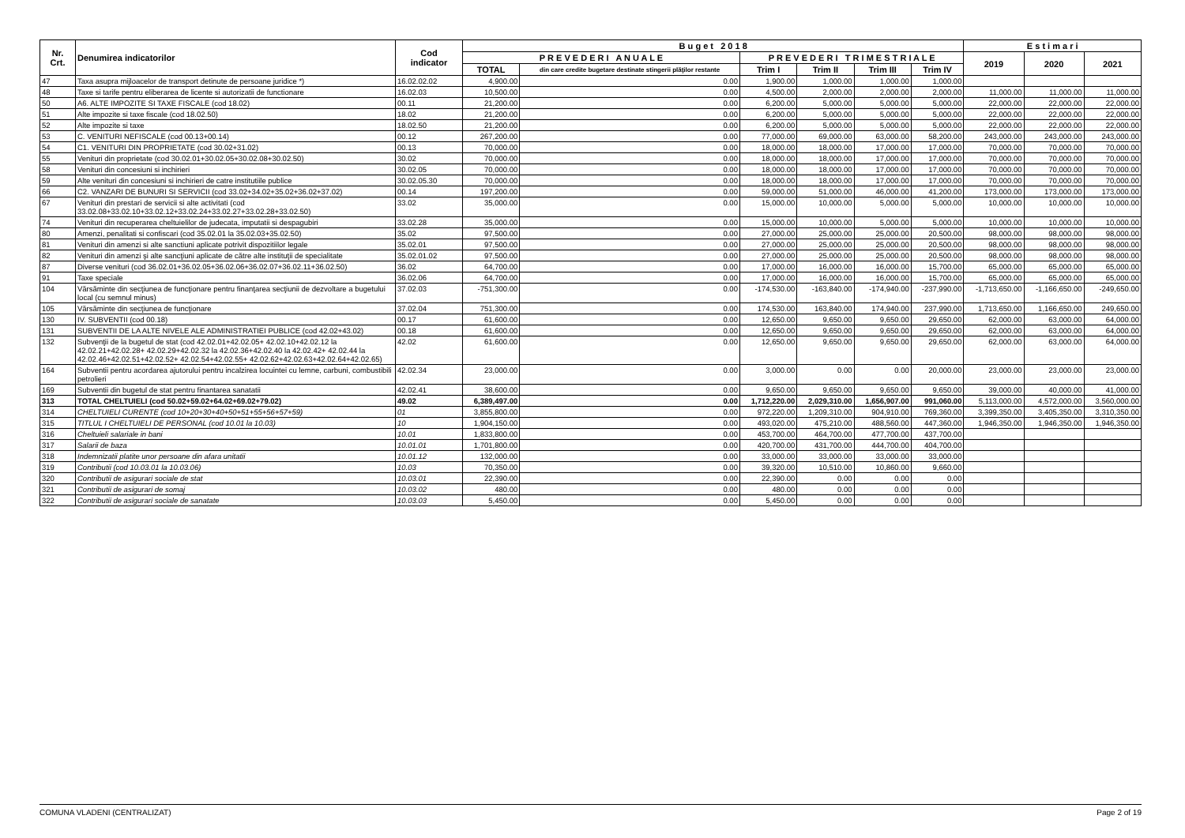| Nr. Crt. | Denumirea indicatorilor | Cod indicator | B u g e t 2 0 1 8 | | | | | | E s t i m a r i | | |
| --- | --- | --- | --- | --- | --- | --- | --- | --- | --- | --- | --- |
| | | | P R E V E D E R I A N U A L E | | P R E V E D E R I T R I M E S T R I A L E | | | | 2019 | 2020 | 2021 |
| | | | TOTAL | din care credite bugetare destinate stingerii plăţilor restante | Trim I | Trim II | Trim III | Trim IV | | | |
| 47 | Taxa asupra mijloacelor de transport detinute de persoane juridice *) | 16.02.02.02 | 4,900.00 | 0.00 | 1,900.00 | 1,000.00 | 1,000.00 | 1,000.00 | | | |
| 48 | Taxe si tarife pentru eliberarea de licente si autorizatii de functionare | 16.02.03 | 10,500.00 | 0.00 | 4,500.00 | 2,000.00 | 2,000.00 | 2,000.00 | 11,000.00 | 11,000.00 | 11,000.00 |
| 50 | A6. ALTE IMPOZITE SI TAXE FISCALE (cod 18.02) | 00.11 | 21,200.00 | 0.00 | 6,200.00 | 5,000.00 | 5,000.00 | 5,000.00 | 22,000.00 | 22,000.00 | 22,000.00 |
| 51 | Alte impozite si taxe fiscale (cod 18.02.50) | 18.02 | 21,200.00 | 0.00 | 6,200.00 | 5,000.00 | 5,000.00 | 5,000.00 | 22,000.00 | 22,000.00 | 22,000.00 |
| 52 | Alte impozite si taxe | 18.02.50 | 21,200.00 | 0.00 | 6,200.00 | 5,000.00 | 5,000.00 | 5,000.00 | 22,000.00 | 22,000.00 | 22,000.00 |
| 53 | C. VENITURI NEFISCALE (cod 00.13+00.14) | 00.12 | 267,200.00 | 0.00 | 77,000.00 | 69,000.00 | 63,000.00 | 58,200.00 | 243,000.00 | 243,000.00 | 243,000.00 |
| 54 | C1. VENITURI DIN PROPRIETATE (cod 30.02+31.02) | 00.13 | 70,000.00 | 0.00 | 18,000.00 | 18,000.00 | 17,000.00 | 17,000.00 | 70,000.00 | 70,000.00 | 70,000.00 |
| 55 | Venituri din proprietate (cod 30.02.01+30.02.05+30.02.08+30.02.50) | 30.02 | 70,000.00 | 0.00 | 18,000.00 | 18,000.00 | 17,000.00 | 17,000.00 | 70,000.00 | 70,000.00 | 70,000.00 |
| 58 | Venituri din concesiuni si inchirieri | 30.02.05 | 70,000.00 | 0.00 | 18,000.00 | 18,000.00 | 17,000.00 | 17,000.00 | 70,000.00 | 70,000.00 | 70,000.00 |
| 59 | Alte venituri din concesiuni si inchirieri de catre institutiile publice | 30.02.05.30 | 70,000.00 | 0.00 | 18,000.00 | 18,000.00 | 17,000.00 | 17,000.00 | 70,000.00 | 70,000.00 | 70,000.00 |
| 66 | C2. VANZARI DE BUNURI SI SERVICII (cod 33.02+34.02+35.02+36.02+37.02) | 00.14 | 197,200.00 | 0.00 | 59,000.00 | 51,000.00 | 46,000.00 | 41,200.00 | 173,000.00 | 173,000.00 | 173,000.00 |
| 67 | Venituri din prestari de servicii si alte activitati (cod 33.02.08+33.02.10+33.02.12+33.02.24+33.02.27+33.02.28+33.02.50) | 33.02 | 35,000.00 | 0.00 | 15,000.00 | 10,000.00 | 5,000.00 | 5,000.00 | 10,000.00 | 10,000.00 | 10,000.00 |
| 74 | Venituri din recuperarea cheltuielilor de judecata, imputatii si despagubiri | 33.02.28 | 35,000.00 | 0.00 | 15,000.00 | 10,000.00 | 5,000.00 | 5,000.00 | 10,000.00 | 10,000.00 | 10,000.00 |
| 80 | Amenzi, penalitati si confiscari (cod 35.02.01 la 35.02.03+35.02.50) | 35.02 | 97,500.00 | 0.00 | 27,000.00 | 25,000.00 | 25,000.00 | 20,500.00 | 98,000.00 | 98,000.00 | 98,000.00 |
| 81 | Venituri din amenzi si alte sanctiuni aplicate potrivit dispozitiilor legale | 35.02.01 | 97,500.00 | 0.00 | 27,000.00 | 25,000.00 | 25,000.00 | 20,500.00 | 98,000.00 | 98,000.00 | 98,000.00 |
| 82 | Venituri din amenzi şi alte sancţiuni aplicate de către alte instituţii de specialitate | 35.02.01.02 | 97,500.00 | 0.00 | 27,000.00 | 25,000.00 | 25,000.00 | 20,500.00 | 98,000.00 | 98,000.00 | 98,000.00 |
| 87 | Diverse venituri (cod 36.02.01+36.02.05+36.02.06+36.02.07+36.02.11+36.02.50) | 36.02 | 64,700.00 | 0.00 | 17,000.00 | 16,000.00 | 16,000.00 | 15,700.00 | 65,000.00 | 65,000.00 | 65,000.00 |
| 91 | Taxe speciale | 36.02.06 | 64,700.00 | 0.00 | 17,000.00 | 16,000.00 | 16,000.00 | 15,700.00 | 65,000.00 | 65,000.00 | 65,000.00 |
| 104 | Vărsăminte din secţiunea de funcţionare pentru finanţarea secţiunii de dezvoltare a bugetului local (cu semnul minus) | 37.02.03 | -751,300.00 | 0.00 | -174,530.00 | -163,840.00 | -174,940.00 | -237,990.00 | -1,713,650.00 | -1,166,650.00 | -249,650.00 |
| 105 | Vărsăminte din secţiunea de funcţionare | 37.02.04 | 751,300.00 | 0.00 | 174,530.00 | 163,840.00 | 174,940.00 | 237,990.00 | 1,713,650.00 | 1,166,650.00 | 249,650.00 |
| 130 | IV. SUBVENTII (cod 00.18) | 00.17 | 61,600.00 | 0.00 | 12,650.00 | 9,650.00 | 9,650.00 | 29,650.00 | 62,000.00 | 63,000.00 | 64,000.00 |
| 131 | SUBVENTII DE LA ALTE NIVELE ALE ADMINISTRATIEI PUBLICE (cod 42.02+43.02) | 00.18 | 61,600.00 | 0.00 | 12,650.00 | 9,650.00 | 9,650.00 | 29,650.00 | 62,000.00 | 63,000.00 | 64,000.00 |
| 132 | Subvenţii de la bugetul de stat (cod 42.02.01+42.02.05+ 42.02.10+42.02.12 la 42.02.21+42.02.28+ 42.02.29+42.02.32 la 42.02.36+42.02.40 la 42.02.42+ 42.02.44 la 42.02.46+42.02.51+42.02.52+ 42.02.54+42.02.55+ 42.02.62+42.02.63+42.02.64+42.02.65) | 42.02 | 61,600.00 | 0.00 | 12,650.00 | 9,650.00 | 9,650.00 | 29,650.00 | 62,000.00 | 63,000.00 | 64,000.00 |
| 164 | Subventii pentru acordarea ajutorului pentru incalzirea locuintei cu lemne, carbuni, combustibili petrolieri | 42.02.34 | 23,000.00 | 0.00 | 3,000.00 | 0.00 | 0.00 | 20,000.00 | 23,000.00 | 23,000.00 | 23,000.00 |
| 169 | Subventii din bugetul de stat pentru finantarea sanatatii | 42.02.41 | 38,600.00 | 0.00 | 9,650.00 | 9,650.00 | 9,650.00 | 9,650.00 | 39,000.00 | 40,000.00 | 41,000.00 |
| 313 | TOTAL CHELTUIELI (cod 50.02+59.02+64.02+69.02+79.02) | 49.02 | 6,389,497.00 | 0.00 | 1,712,220.00 | 2,029,310.00 | 1,656,907.00 | 991,060.00 | 5,113,000.00 | 4,572,000.00 | 3,560,000.00 |
| 314 | CHELTUIELI CURENTE (cod 10+20+30+40+50+51+55+56+57+59) | 01 | 3,855,800.00 | 0.00 | 972,220.00 | 1,209,310.00 | 904,910.00 | 769,360.00 | 3,399,350.00 | 3,405,350.00 | 3,310,350.00 |
| 315 | TITLUL I CHELTUIELI DE PERSONAL (cod 10.01 la 10.03) | 10 | 1,904,150.00 | 0.00 | 493,020.00 | 475,210.00 | 488,560.00 | 447,360.00 | 1,946,350.00 | 1,946,350.00 | 1,946,350.00 |
| 316 | Cheltuieli salariale in bani | 10.01 | 1,833,800.00 | 0.00 | 453,700.00 | 464,700.00 | 477,700.00 | 437,700.00 | | | |
| 317 | Salarii de baza | 10.01.01 | 1,701,800.00 | 0.00 | 420,700.00 | 431,700.00 | 444,700.00 | 404,700.00 | | | |
| 318 | Indemnizatii platite unor persoane din afara unitatii | 10.01.12 | 132,000.00 | 0.00 | 33,000.00 | 33,000.00 | 33,000.00 | 33,000.00 | | | |
| 319 | Contributii (cod 10.03.01 la 10.03.06) | 10.03 | 70,350.00 | 0.00 | 39,320.00 | 10,510.00 | 10,860.00 | 9,660.00 | | | |
| 320 | Contributii de asigurari sociale de stat | 10.03.01 | 22,390.00 | 0.00 | 22,390.00 | 0.00 | 0.00 | 0.00 | | | |
| 321 | Contributii de asigurari de somaj | 10.03.02 | 480.00 | 0.00 | 480.00 | 0.00 | 0.00 | 0.00 | | | |
| 322 | Contributii de asigurari sociale de sanatate | 10.03.03 | 5,450.00 | 0.00 | 5,450.00 | 0.00 | 0.00 | 0.00 | | | |
COMUNA VLADENI (CENTRALIZAT) Page 2 of 19